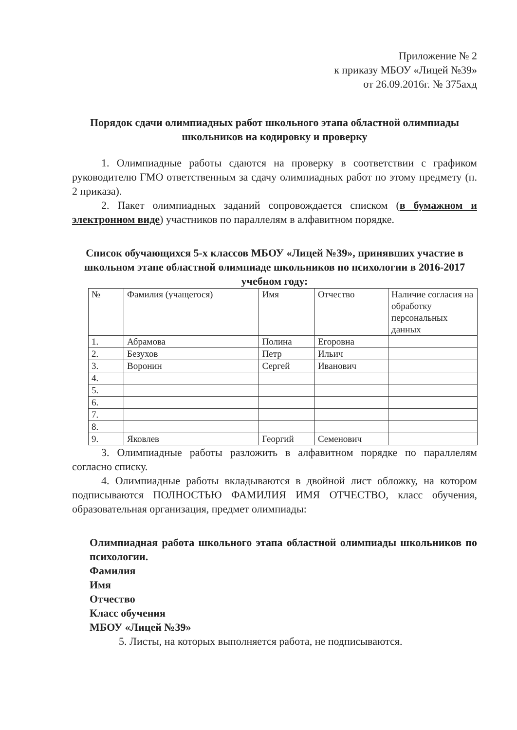Приложение № 2
к приказу МБОУ «Лицей №39»
от 26.09.2016г. № 375ахд
Порядок сдачи олимпиадных работ школьного этапа областной олимпиады школьников на кодировку и проверку
1. Олимпиадные работы сдаются на проверку в соответствии с графиком руководителю ГМО ответственным за сдачу олимпиадных работ по этому предмету (п. 2 приказа).
2. Пакет олимпиадных заданий сопровождается списком (в бумажном и электронном виде) участников по параллелям в алфавитном порядке.
Список обучающихся 5-х классов МБОУ «Лицей №39», принявших участие в школьном этапе областной олимпиаде школьников по психологии в 2016-2017 учебном году:
| № | Фамилия (учащегося) | Имя | Отчество | Наличие согласия на обработку персональных данных |
| --- | --- | --- | --- | --- |
| 1. | Абрамова | Полина | Егоровна | |
| 2. | Безухов | Петр | Ильич | |
| 3. | Воронин | Сергей | Иванович | |
| 4. | | | | |
| 5. | | | | |
| 6. | | | | |
| 7. | | | | |
| 8. | | | | |
| 9. | Яковлев | Георгий | Семенович | |
3. Олимпиадные работы разложить в алфавитном порядке по параллелям согласно списку.
4. Олимпиадные работы вкладываются в двойной лист обложку, на котором подписываются ПОЛНОСТЬЮ ФАМИЛИЯ ИМЯ ОТЧЕСТВО, класс обучения, образовательная организация, предмет олимпиады:
Олимпиадная работа школьного этапа областной олимпиады школьников по психологии.
Фамилия
Имя
Отчество
Класс обучения
МБОУ «Лицей №39»
5. Листы, на которых выполняется работа, не подписываются.